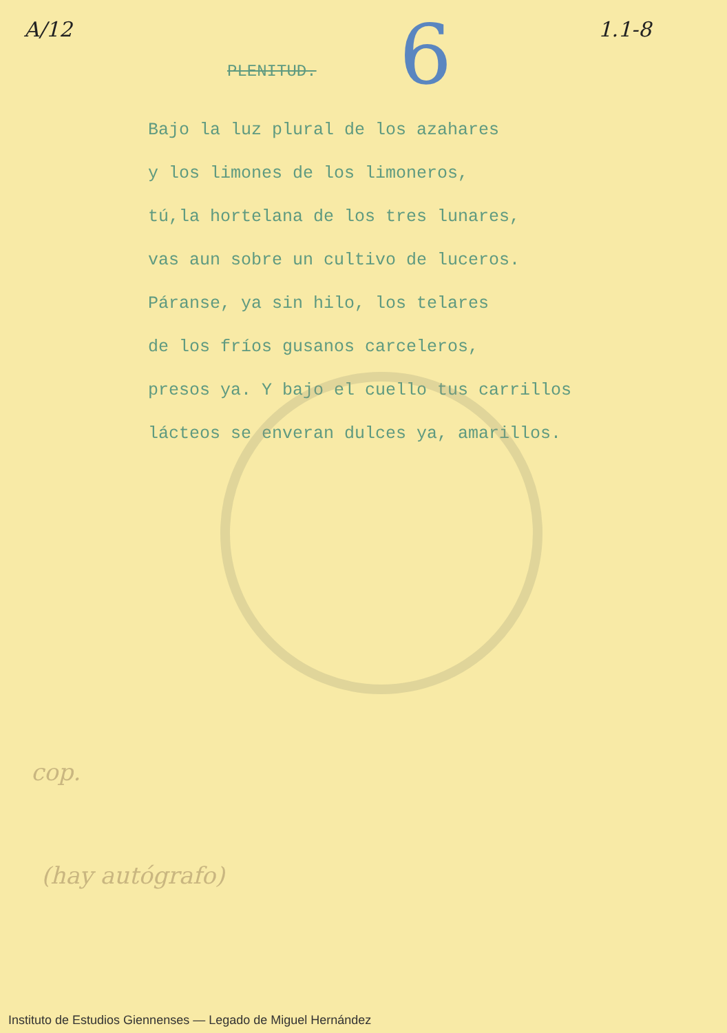A/12 1.1-8
6
PLENITUD.
Bajo la luz plural de los azahares
y los limones de los limoneros,
tú,la hortelana de los tres lunares,
vas aun sobre un cultivo de luceros.
Páranse, ya sin hilo, los telares
de los fríos gusanos carceleros,
presos ya. Y bajo el cuello tus carrillos
lácteos se enveran dulces ya, amarillos.
cop.
(hay autógrafo)
Instituto de Estudios Giennenses — Legado de Miguel Hernández